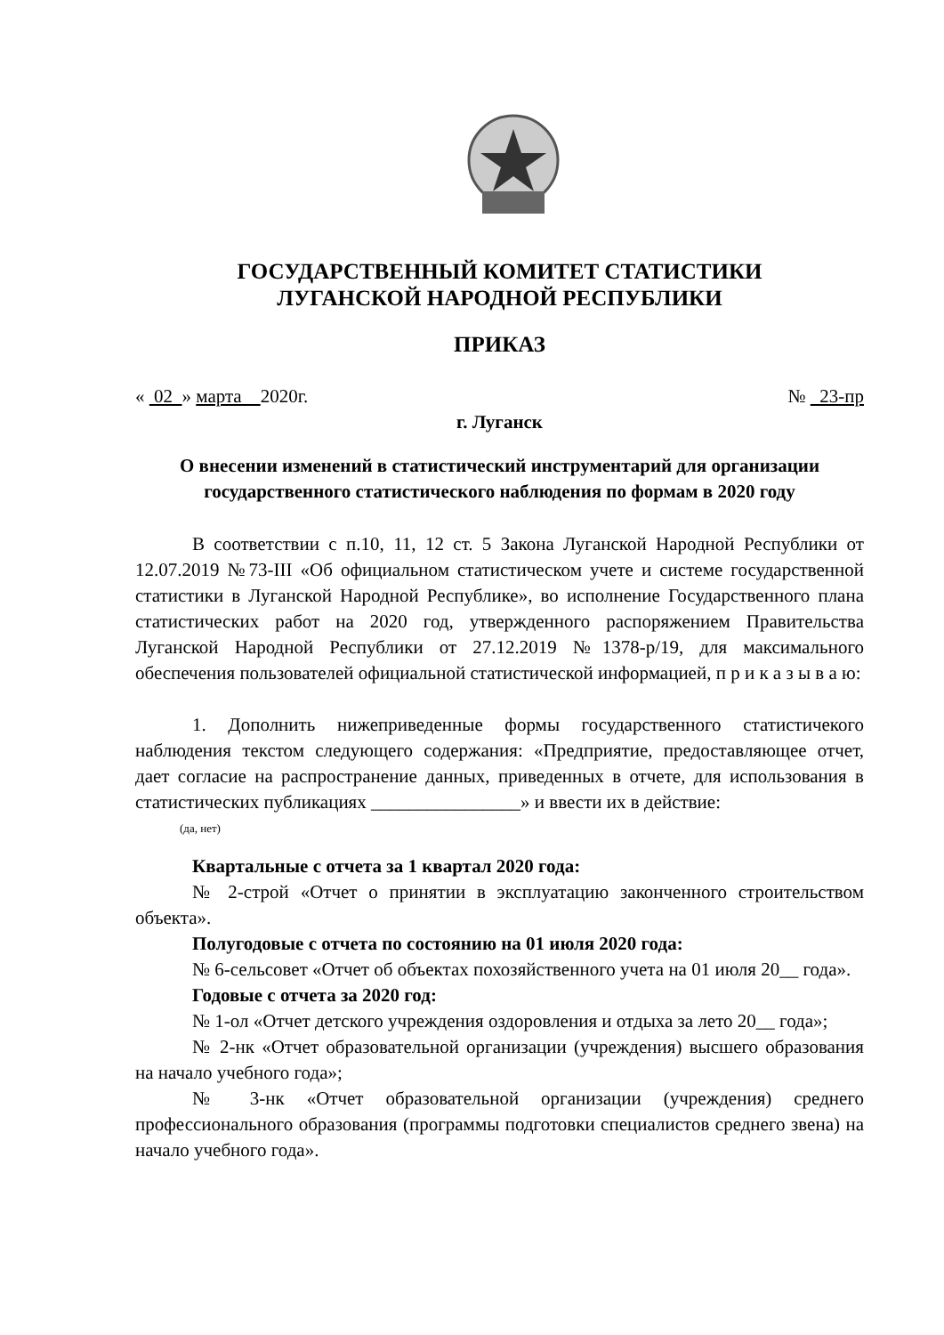ГОСУДАРСТВЕННЫЙ КОМИТЕТ СТАТИСТИКИ
ЛУГАНСКОЙ НАРОДНОЙ РЕСПУБЛИКИ
ПРИКАЗ
« 02 » марта 2020г. № 23-пр
г. Луганск
О внесении изменений в статистический инструментарий для организации государственного статистического наблюдения по формам в 2020 году
В соответствии с п.10, 11, 12 ст. 5 Закона Луганской Народной Республики от 12.07.2019 №73-III «Об официальном статистическом учете и системе государственной статистики в Луганской Народной Республике», во исполнение Государственного плана статистических работ на 2020 год, утвержденного распоряжением Правительства Луганской Народной Республики от 27.12.2019 №1378-р/19, для максимального обеспечения пользователей официальной статистической информацией, п р и к а з ы в а ю:
1. Дополнить нижеприведенные формы государственного статистичекого наблюдения текстом следующего содержания: «Предприятие, предоставляющее отчет, дает согласие на распространение данных, приведенных в отчете, для использования в статистических публикациях ________________» и ввести их в действие:
(да, нет)
Квартальные с отчета за 1 квартал 2020 года:
№ 2-строй «Отчет о принятии в эксплуатацию законченного строительством объекта».
Полугодовые с отчета по состоянию на 01 июля 2020 года:
№ 6-сельсовет «Отчет об объектах похозяйственного учета на 01 июля 20__ года».
Годовые с отчета за 2020 год:
№ 1-ол «Отчет детского учреждения оздоровления и отдыха за лето 20__ года»;
№ 2-нк «Отчет образовательной организации (учреждения) высшего образования на начало учебного года»;
№ 3-нк «Отчет образовательной организации (учреждения) среднего профессионального образования (программы подготовки специалистов среднего звена) на начало учебного года».